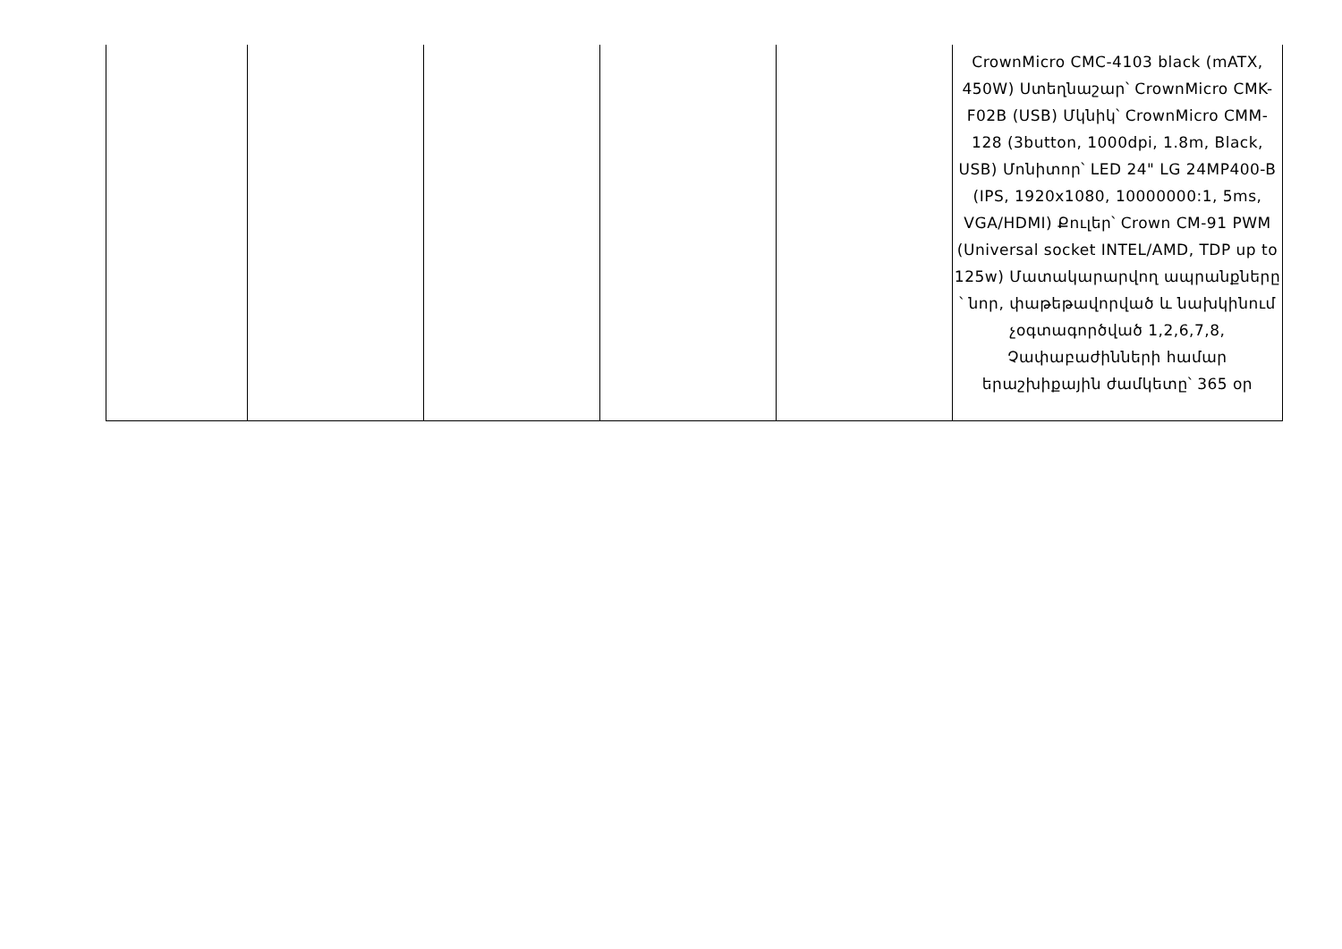| | | | | | CrownMicro CMC-4103 black (mATX, 450W) Ստեղնաշար՝ CrownMicro CMK-F02B (USB) Մկնիկ՝ CrownMicro CMM-128 (3button, 1000dpi, 1.8m, Black, USB) Մոնիտոր՝ LED 24" LG 24MP400-B (IPS, 1920x1080, 10000000:1, 5ms, VGA/HDMI) Քուլեր՝ Crown CM-91 PWM (Universal socket INTEL/AMD, TDP up to 125w) Մատակարարվող ապրանքները ՝ նոր, փաթեթավորված և նախկինում չօգտագործված 1,2,6,7,8, Չափաբաժինների համար երաշխիքային ժամկետը՝ 365 օր |